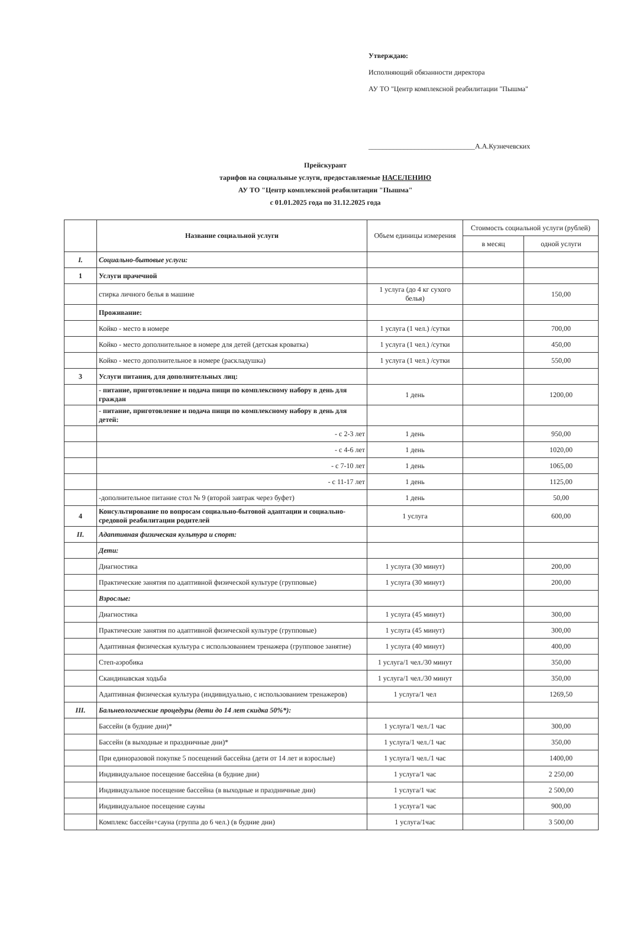Утверждаю:
Исполняющий обязанности директора
АУ ТО "Центр комплексной реабилитации "Пышма"
______________________________А.А.Кузнечевских
Прейскурант
тарифов на социальные услуги, предоставляемые НАСЕЛЕНИЮ
АУ ТО "Центр комплексной реабилитации "Пышма"
с 01.01.2025 года по 31.12.2025 года
| | Название социальной услуги | Объем единицы измерения | Стоимость социальной услуги (рублей) | |
| --- | --- | --- | --- | --- |
| | | | в месяц | одной услуги |
| I. | Социально-бытовые услуги: | | | |
| 1 | Услуги прачечной | | | |
| | стирка личного белья в машине | 1 услуга (до 4 кг сухого белья) | | 150,00 |
| | Проживание: | | | |
| | Койко - место в номере | 1 услуга (1 чел.) /сутки | | 700,00 |
| | Койко - место дополнительное в номере для детей (детская кроватка) | 1 услуга (1 чел.) /сутки | | 450,00 |
| | Койко - место дополнительное в номере (раскладушка) | 1 услуга (1 чел.) /сутки | | 550,00 |
| 3 | Услуги питания, для дополнительных лиц: | | | |
| | - питание, приготовление и подача пищи по комплексному набору в день для граждан | 1 день | | 1200,00 |
| | - питание, приготовление и подача пищи по комплексному набору в день для детей: | | | |
| | - с 2-3 лет | 1 день | | 950,00 |
| | - с 4-6 лет | 1 день | | 1020,00 |
| | - с 7-10 лет | 1 день | | 1065,00 |
| | - с 11-17 лет | 1 день | | 1125,00 |
| | -дополнительное питание стол № 9 (второй завтрак через буфет) | 1 день | | 50,00 |
| 4 | Консультирование по вопросам социально-бытовой адаптации и социально-средовой реабилитации родителей | 1 услуга | | 600,00 |
| II. | Адаптивная физическая культура и спорт: | | | |
| | Дети: | | | |
| | Диагностика | 1 услуга (30 минут) | | 200,00 |
| | Практические занятия по адаптивной физической культуре (групповые) | 1 услуга (30 минут) | | 200,00 |
| | Взрослые: | | | |
| | Диагностика | 1 услуга (45 минут) | | 300,00 |
| | Практические занятия по адаптивной физической культуре (групповые) | 1 услуга (45 минут) | | 300,00 |
| | Адаптивная физическая культура с использованием тренажера (групповое занятие) | 1 услуга (40 минут) | | 400,00 |
| | Степ-аэробика | 1 услуга/1 чел./30 минут | | 350,00 |
| | Скандинавская ходьба | 1 услуга/1 чел./30 минут | | 350,00 |
| | Адаптивная физическая культура (индивидуально, с использованием тренажеров) | 1 услуга/1 чел | | 1269,50 |
| III. | Бальнеологические процедуры (дети до 14 лет скидка 50%*): | | | |
| | Бассейн (в будние дни)* | 1 услуга/1 чел./1 час | | 300,00 |
| | Бассейн (в выходные и праздничные дни)* | 1 услуга/1 чел./1 час | | 350,00 |
| | При единоразовой покупке 5 посещений бассейна (дети от 14 лет и взрослые) | 1 услуга/1 чел./1 час | | 1400,00 |
| | Индивидуальное посещение бассейна (в будние дни) | 1 услуга/1 час | | 2 250,00 |
| | Индивидуальное посещение бассейна (в выходные и праздничные дни) | 1 услуга/1 час | | 2 500,00 |
| | Индивидуальное посещение сауны | 1 услуга/1 час | | 900,00 |
| | Комплекс бассейн+сауна (группа до 6 чел.) (в будние дни) | 1 услуга/1час | | 3 500,00 |